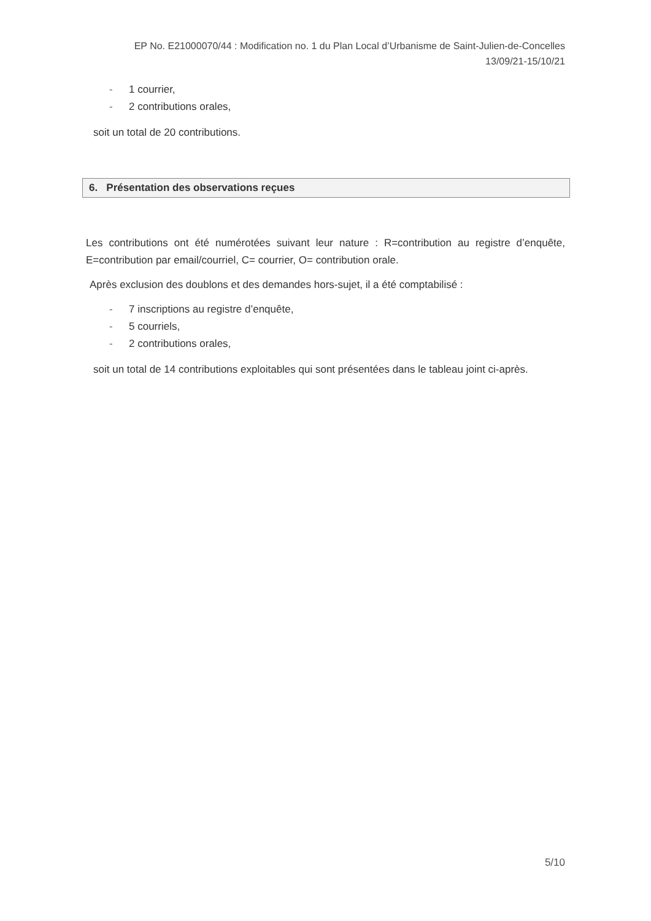EP No. E21000070/44 : Modification no. 1 du Plan Local d’Urbanisme de Saint-Julien-de-Concelles
13/09/21-15/10/21
- 1 courrier,
- 2 contributions orales,
soit un total de 20 contributions.
6. Présentation des observations reçues
Les contributions ont été numérotées suivant leur nature : R=contribution au registre d’enquête, E=contribution par email/courriel, C= courrier, O= contribution orale.
Après exclusion des doublons et des demandes hors-sujet, il a été comptabilisé :
- 7 inscriptions au registre d’enquête,
- 5 courriels,
- 2 contributions orales,
soit un total de 14 contributions exploitables qui sont présentées dans le tableau joint ci-après.
5/10